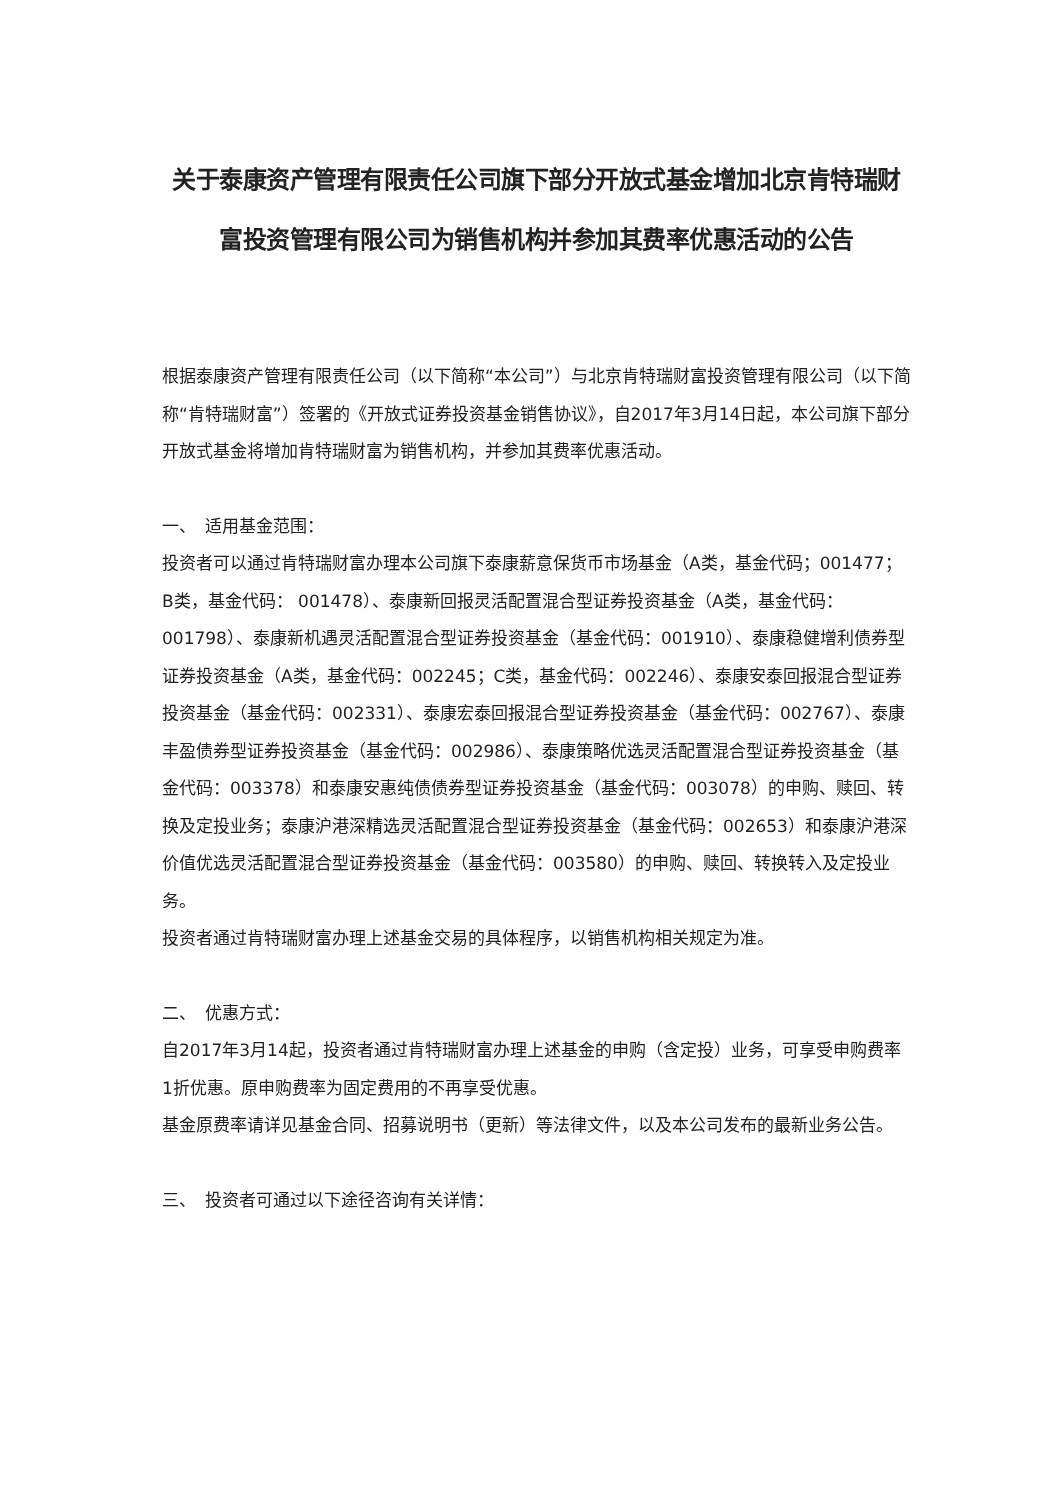关于泰康资产管理有限责任公司旗下部分开放式基金增加北京肯特瑞财富投资管理有限公司为销售机构并参加其费率优惠活动的公告
根据泰康资产管理有限责任公司（以下简称“本公司”）与北京肯特瑞财富投资管理有限公司（以下简称“肯特瑞财富”）签署的《开放式证券投资基金销售协议》，自2017年3月14日起，本公司旗下部分开放式基金将增加肯特瑞财富为销售机构，并参加其费率优惠活动。
一、　适用基金范围：
投资者可以通过肯特瑞财富办理本公司旗下泰康薪意保货币市场基金（A类，基金代码；001477；B类，基金代码： 001478）、泰康新回报灵活配置混合型证券投资基金（A类，基金代码：001798）、泰康新机遇灵活配置混合型证券投资基金（基金代码：001910）、泰康稳健增利债券型证券投资基金（A类，基金代码：002245；C类，基金代码：002246）、泰康安泰回报混合型证券投资基金（基金代码：002331）、泰康宏泰回报混合型证券投资基金（基金代码：002767）、泰康丰盈债券型证券投资基金（基金代码：002986）、泰康策略优选灵活配置混合型证券投资基金（基金代码：003378）和泰康安惠纯债债券型证券投资基金（基金代码：003078）的申购、赎回、转换及定投业务；泰康沪港深精选灵活配置混合型证券投资基金（基金代码：002653）和泰康沪港深价值优选灵活配置混合型证券投资基金（基金代码：003580）的申购、赎回、转换转入及定投业务。
投资者通过肯特瑞财富办理上述基金交易的具体程序，以销售机构相关规定为准。
二、　优惠方式：
自2017年3月14起，投资者通过肯特瑞财富办理上述基金的申购（含定投）业务，可享受申购费率1折优惠。原申购费率为固定费用的不再享受优惠。
基金原费率请详见基金合同、招募说明书（更新）等法律文件，以及本公司发布的最新业务公告。
三、　投资者可通过以下途径咨询有关详情：